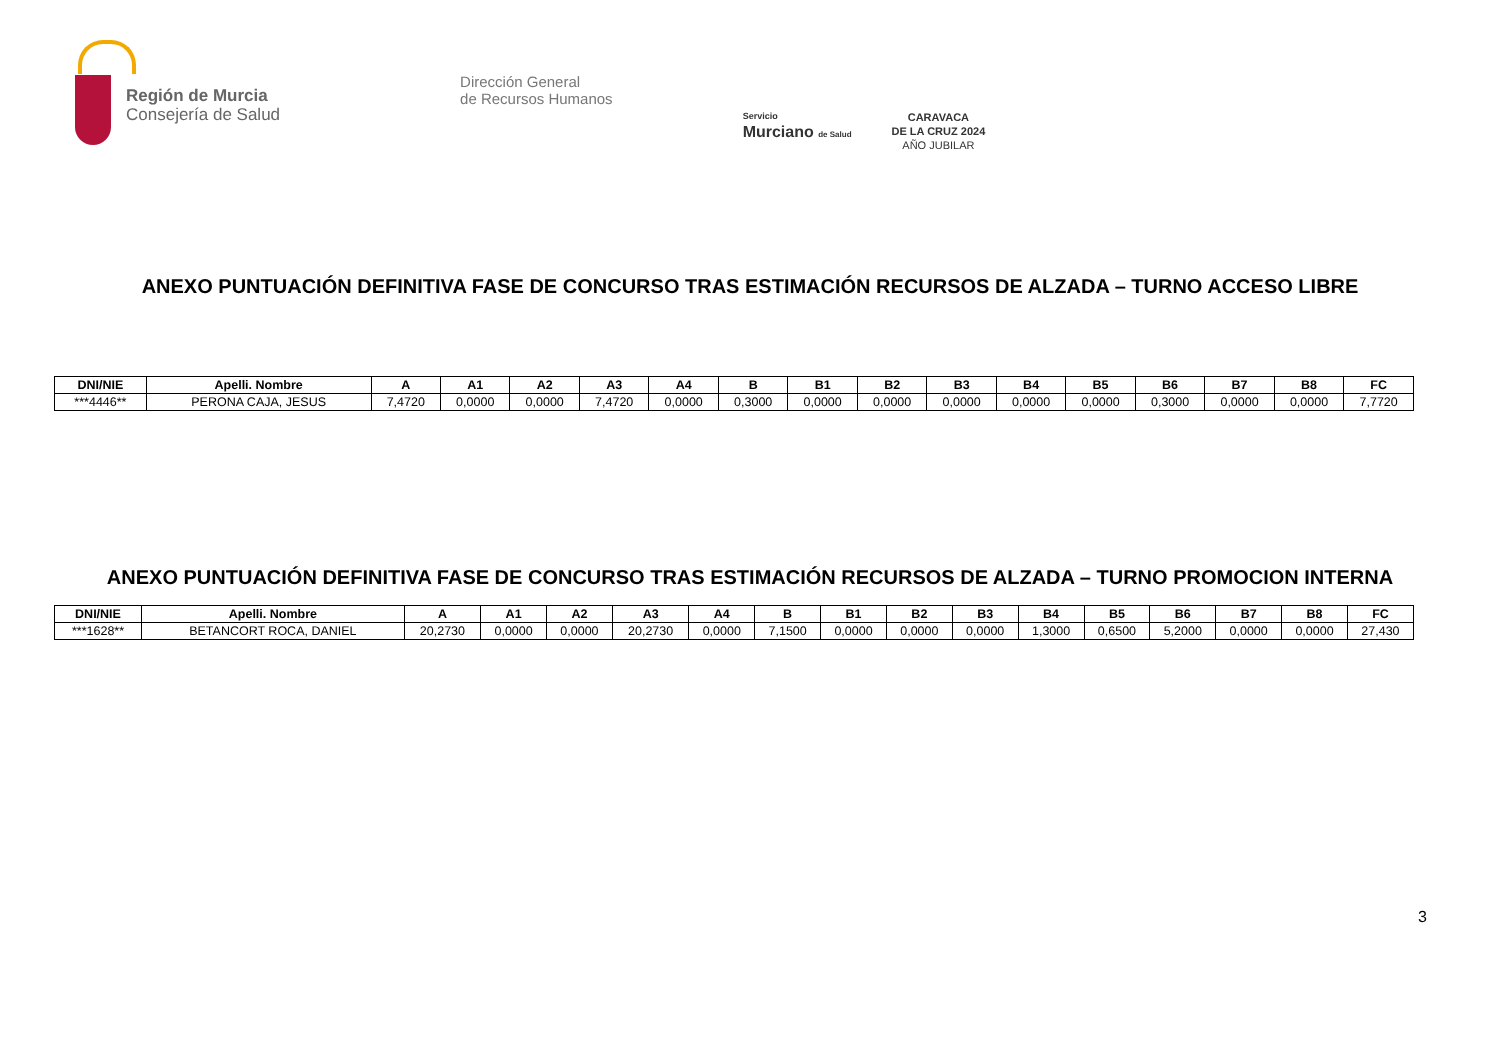Región de Murcia
Consejería de Salud
Dirección General
de Recursos Humanos
Servicio
Murciano de Salud
CARAVACA
DE LA CRUZ 2024
AÑO JUBILAR
ANEXO PUNTUACIÓN DEFINITIVA FASE DE CONCURSO TRAS ESTIMACIÓN RECURSOS DE ALZADA – TURNO ACCESO LIBRE
| DNI/NIE | Apelli. Nombre | A | A1 | A2 | A3 | A4 | B | B1 | B2 | B3 | B4 | B5 | B6 | B7 | B8 | FC |
| --- | --- | --- | --- | --- | --- | --- | --- | --- | --- | --- | --- | --- | --- | --- | --- | --- |
| ***4446** | PERONA CAJA, JESUS | 7,4720 | 0,0000 | 0,0000 | 7,4720 | 0,0000 | 0,3000 | 0,0000 | 0,0000 | 0,0000 | 0,0000 | 0,0000 | 0,3000 | 0,0000 | 0,0000 | 7,7720 |
ANEXO PUNTUACIÓN DEFINITIVA FASE DE CONCURSO TRAS ESTIMACIÓN RECURSOS DE ALZADA – TURNO PROMOCION INTERNA
| DNI/NIE | Apelli. Nombre | A | A1 | A2 | A3 | A4 | B | B1 | B2 | B3 | B4 | B5 | B6 | B7 | B8 | FC |
| --- | --- | --- | --- | --- | --- | --- | --- | --- | --- | --- | --- | --- | --- | --- | --- | --- |
| ***1628** | BETANCORT ROCA, DANIEL | 20,2730 | 0,0000 | 0,0000 | 20,2730 | 0,0000 | 7,1500 | 0,0000 | 0,0000 | 0,0000 | 1,3000 | 0,6500 | 5,2000 | 0,0000 | 0,0000 | 27,430 |
3